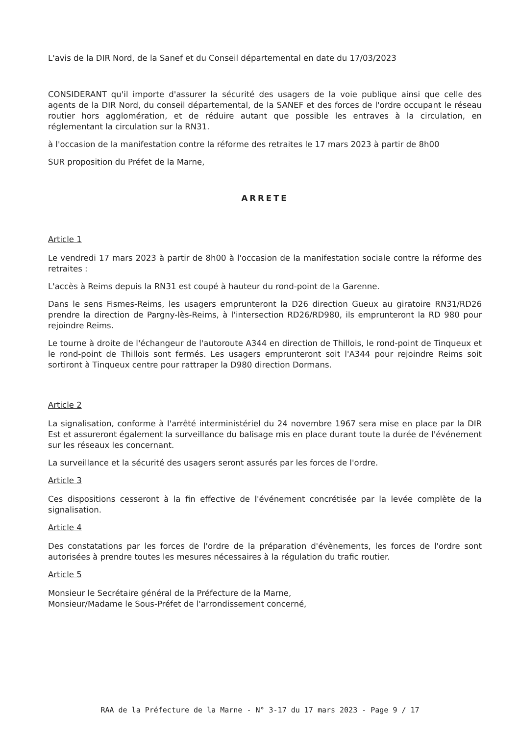L'avis de la DIR Nord, de la Sanef et du Conseil départemental en date du 17/03/2023
CONSIDERANT qu'il importe d'assurer la sécurité des usagers de la voie publique ainsi que celle des agents de la DIR Nord, du conseil départemental, de la SANEF et des forces de l'ordre occupant le réseau routier hors agglomération, et de réduire autant que possible les entraves à la circulation, en réglementant la circulation sur la RN31.
à l'occasion de la manifestation contre la réforme des retraites le 17 mars 2023 à partir de 8h00
SUR proposition du Préfet de la Marne,
ARRETE
Article 1
Le vendredi 17 mars 2023 à partir de 8h00 à l'occasion de la manifestation sociale contre la réforme des retraites :
L'accès à Reims depuis la RN31 est coupé à hauteur du rond-point de la Garenne.
Dans le sens Fismes-Reims, les usagers emprunteront la D26 direction Gueux au giratoire RN31/RD26 prendre la direction de Pargny-lès-Reims, à l'intersection RD26/RD980, ils emprunteront la RD 980 pour rejoindre Reims.
Le tourne à droite de l'échangeur de l'autoroute A344 en direction de Thillois, le rond-point de Tinqueux et le rond-point de Thillois sont fermés. Les usagers emprunteront soit l'A344 pour rejoindre Reims soit sortiront à Tinqueux centre pour rattraper la D980 direction Dormans.
Article 2
La signalisation, conforme à l'arrêté interministériel du 24 novembre 1967 sera mise en place par la DIR Est et assureront également la surveillance du balisage mis en place durant toute la durée de l'événement sur les réseaux les concernant.
La surveillance et la sécurité des usagers seront assurés par les forces de l'ordre.
Article 3
Ces dispositions cesseront à la fin effective de l'événement concrétisée par la levée complète de la signalisation.
Article 4
Des constatations par les forces de l'ordre de la préparation d'évènements, les forces de l'ordre sont autorisées à prendre toutes les mesures nécessaires à la régulation du trafic routier.
Article 5
Monsieur le Secrétaire général de la Préfecture de la Marne,
Monsieur/Madame le Sous-Préfet de l'arrondissement concerné,
RAA de la Préfecture de la Marne - N° 3-17 du 17 mars 2023 - Page 9 / 17